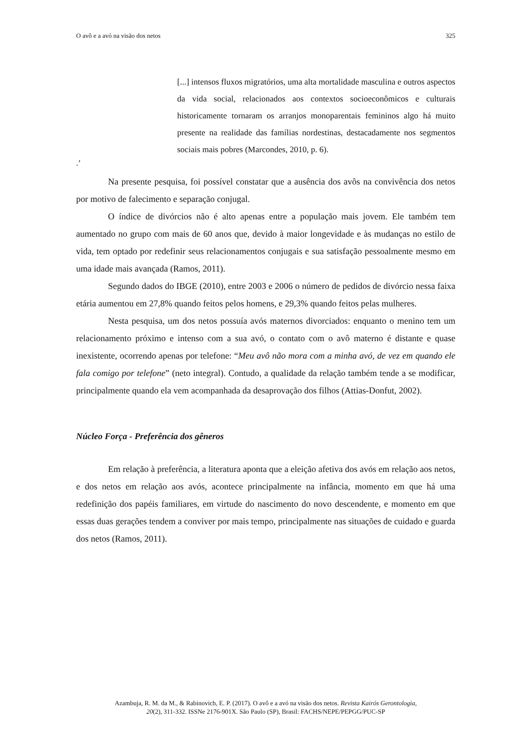O avô e a avó na visão dos netos 325
[...] intensos fluxos migratórios, uma alta mortalidade masculina e outros aspectos da vida social, relacionados aos contextos socioeconômicos e culturais historicamente tornaram os arranjos monoparentais femininos algo há muito presente na realidade das famílias nordestinas, destacadamente nos segmentos sociais mais pobres (Marcondes, 2010, p. 6).
.’
Na presente pesquisa, foi possível constatar que a ausência dos avôs na convivência dos netos por motivo de falecimento e separação conjugal.
O índice de divórcios não é alto apenas entre a população mais jovem. Ele também tem aumentado no grupo com mais de 60 anos que, devido à maior longevidade e às mudanças no estilo de vida, tem optado por redefinir seus relacionamentos conjugais e sua satisfação pessoalmente mesmo em uma idade mais avançada (Ramos, 2011).
Segundo dados do IBGE (2010), entre 2003 e 2006 o número de pedidos de divórcio nessa faixa etária aumentou em 27,8% quando feitos pelos homens, e 29,3% quando feitos pelas mulheres.
Nesta pesquisa, um dos netos possuía avós maternos divorciados: enquanto o menino tem um relacionamento próximo e intenso com a sua avó, o contato com o avô materno é distante e quase inexistente, ocorrendo apenas por telefone: “Meu avô não mora com a minha avó, de vez em quando ele fala comigo por telefone” (neto integral). Contudo, a qualidade da relação também tende a se modificar, principalmente quando ela vem acompanhada da desaprovação dos filhos (Attias-Donfut, 2002).
Núcleo Força - Preferência dos gêneros
Em relação à preferência, a literatura aponta que a eleição afetiva dos avós em relação aos netos, e dos netos em relação aos avós, acontece principalmente na infância, momento em que há uma redefinição dos papéis familiares, em virtude do nascimento do novo descendente, e momento em que essas duas gerações tendem a conviver por mais tempo, principalmente nas situações de cuidado e guarda dos netos (Ramos, 2011).
Azambuja, R. M. da M., & Rabinovich, E. P. (2017). O avô e a avó na visão dos netos. Revista Kairós Gerontologia,
20(2), 311-332. ISSNe 2176-901X. São Paulo (SP), Brasil: FACHS/NEPE/PEPGG/PUC-SP